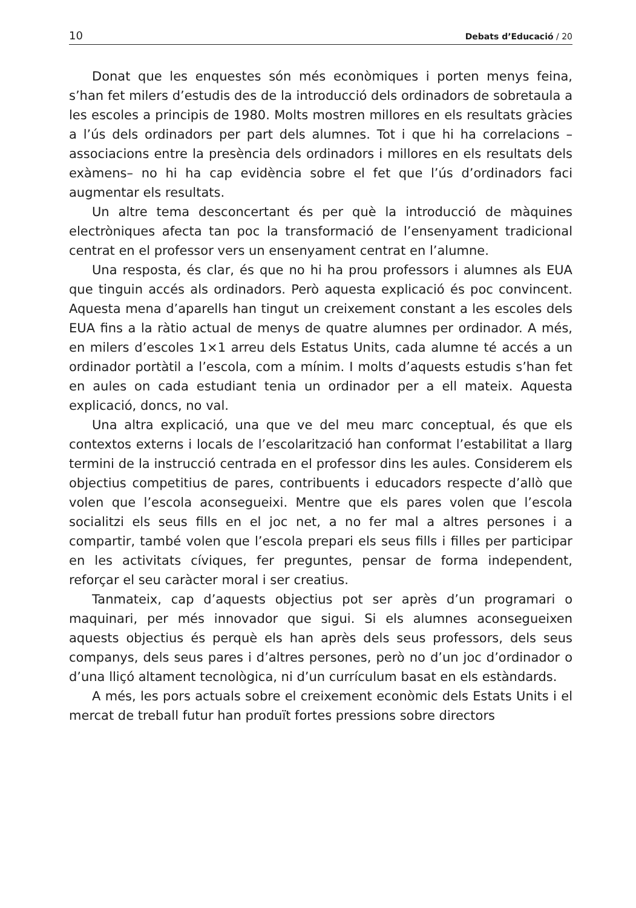10 Debats d’Educació / 20
Donat que les enquestes són més econòmiques i porten menys feina, s’han fet milers d’estudis des de la introducció dels ordinadors de sobretaula a les escoles a principis de 1980. Molts mostren millores en els resultats gràcies a l’ús dels ordinadors per part dels alumnes. Tot i que hi ha correlacions –associacions entre la presència dels ordinadors i millores en els resultats dels exàmens– no hi ha cap evidència sobre el fet que l’ús d’ordinadors faci augmentar els resultats.
Un altre tema desconcertant és per què la introducció de màquines electròniques afecta tan poc la transformació de l’ensenyament tradicional centrat en el professor vers un ensenyament centrat en l’alumne.
Una resposta, és clar, és que no hi ha prou professors i alumnes als EUA que tinguin accés als ordinadors. Però aquesta explicació és poc convincent. Aquesta mena d’aparells han tingut un creixement constant a les escoles dels EUA fins a la ràtio actual de menys de quatre alumnes per ordinador. A més, en milers d’escoles 1×1 arreu dels Estatus Units, cada alumne té accés a un ordinador portàtil a l’escola, com a mínim. I molts d’aquests estudis s’han fet en aules on cada estudiant tenia un ordinador per a ell mateix. Aquesta explicació, doncs, no val.
Una altra explicació, una que ve del meu marc conceptual, és que els contextos externs i locals de l’escolarització han conformat l’estabilitat a llarg termini de la instrucció centrada en el professor dins les aules. Considerem els objectius competitius de pares, contribuents i educadors respecte d’allò que volen que l’escola aconsegueixi. Mentre que els pares volen que l’escola socialitzi els seus fills en el joc net, a no fer mal a altres persones i a compartir, també volen que l’escola prepari els seus fills i filles per participar en les activitats cíviques, fer preguntes, pensar de forma independent, reforçar el seu caràcter moral i ser creatius.
Tanmateix, cap d’aquests objectius pot ser après d’un programari o maquinari, per més innovador que sigui. Si els alumnes aconsegueixen aquests objectius és perquè els han après dels seus professors, dels seus companys, dels seus pares i d’altres persones, però no d’un joc d’ordinador o d’una lliçó altament tecnològica, ni d’un currículum basat en els estàndards.
A més, les pors actuals sobre el creixement econòmic dels Estats Units i el mercat de treball futur han produït fortes pressions sobre directors